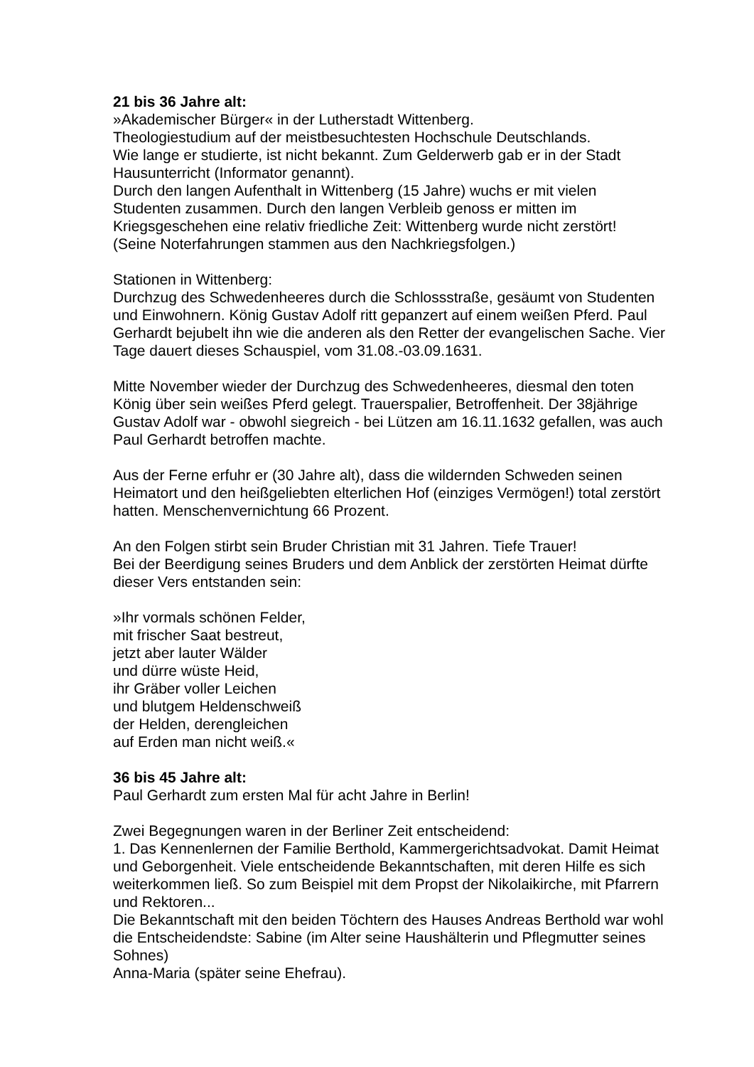21 bis 36 Jahre alt:
»Akademischer Bürger« in der Lutherstadt Wittenberg.
Theologiestudium auf der meistbesuchtesten Hochschule Deutschlands.
Wie lange er studierte, ist nicht bekannt. Zum Gelderwerb gab er in der Stadt Hausunterricht (Informator genannt).
Durch den langen Aufenthalt in Wittenberg (15 Jahre) wuchs er mit vielen Studenten zusammen. Durch den langen Verbleib genoss er mitten im Kriegsgeschehen eine relativ friedliche Zeit: Wittenberg wurde nicht zerstört!
(Seine Noterfahrungen stammen aus den Nachkriegsfolgen.)
Stationen in Wittenberg:
Durchzug des Schwedenheeres durch die Schlossstraße, gesäumt von Studenten und Einwohnern. König Gustav Adolf ritt gepanzert auf einem weißen Pferd. Paul Gerhardt bejubelt ihn wie die anderen als den Retter der evangelischen Sache. Vier Tage dauert dieses Schauspiel, vom 31.08.-03.09.1631.
Mitte November wieder der Durchzug des Schwedenheeres, diesmal den toten König über sein weißes Pferd gelegt. Trauerspalier, Betroffenheit. Der 38jährige Gustav Adolf war - obwohl siegreich - bei Lützen am 16.11.1632 gefallen, was auch Paul Gerhardt betroffen machte.
Aus der Ferne erfuhr er (30 Jahre alt), dass die wildernden Schweden seinen Heimatort und den heißgeliebten elterlichen Hof (einziges Vermögen!) total zerstört hatten. Menschenvernichtung 66 Prozent.
An den Folgen stirbt sein Bruder Christian mit 31 Jahren. Tiefe Trauer!
Bei der Beerdigung seines Bruders und dem Anblick der zerstörten Heimat dürfte dieser Vers entstanden sein:
»Ihr vormals schönen Felder,
mit frischer Saat bestreut,
jetzt aber lauter Wälder
und dürre wüste Heid,
ihr Gräber voller Leichen
und blutgem Heldenschweiß
der Helden, derengleichen
auf Erden man nicht weiß.«
36 bis 45 Jahre alt:
Paul Gerhardt zum ersten Mal für acht Jahre in Berlin!
Zwei Begegnungen waren in der Berliner Zeit entscheidend:
1. Das Kennenlernen der Familie Berthold, Kammergerichtsadvokat. Damit Heimat und Geborgenheit. Viele entscheidende Bekanntschaften, mit deren Hilfe es sich weiterkommen ließ. So zum Beispiel mit dem Propst der Nikolaikirche, mit Pfarrern und Rektoren...
Die Bekanntschaft mit den beiden Töchtern des Hauses Andreas Berthold war wohl die Entscheidendste: Sabine (im Alter seine Haushälterin und Pflegmutter seines Sohnes)
Anna-Maria (später seine Ehefrau).